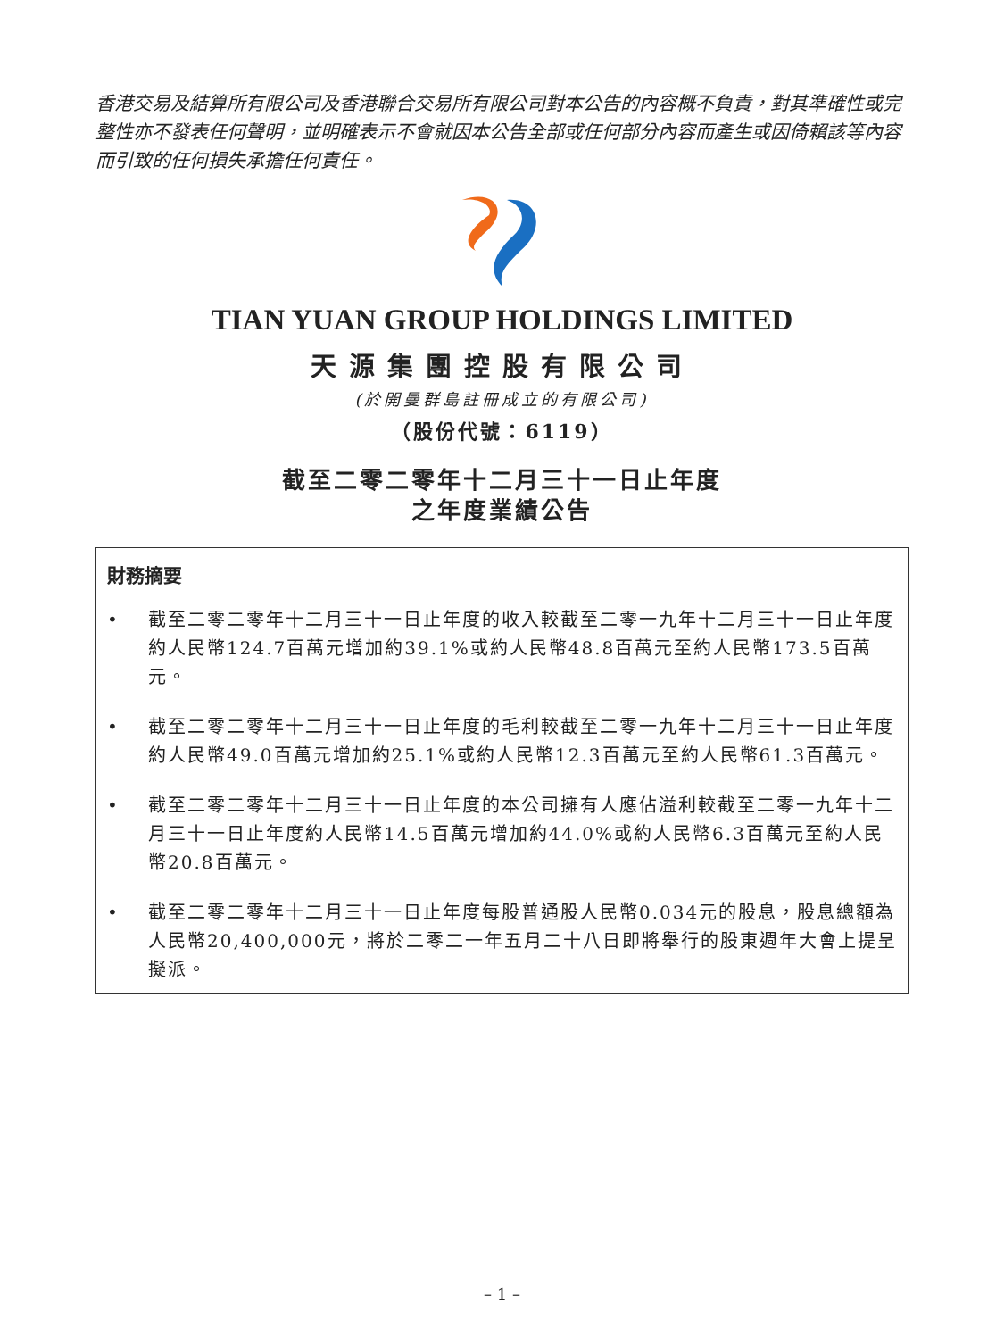香港交易及結算所有限公司及香港聯合交易所有限公司對本公告的內容概不負責，對其準確性或完整性亦不發表任何聲明，並明確表示不會就因本公告全部或任何部分內容而產生或因倚賴該等內容而引致的任何損失承擔任何責任。
TIAN YUAN GROUP HOLDINGS LIMITED
天源集團控股有限公司
(於開曼群島註冊成立的有限公司)
（股份代號：6119）
截至二零二零年十二月三十一日止年度
之年度業績公告
財務摘要
• 截至二零二零年十二月三十一日止年度的收入較截至二零一九年十二月三十一日止年度約人民幣124.7百萬元增加約39.1%或約人民幣48.8百萬元至約人民幣173.5百萬元。
• 截至二零二零年十二月三十一日止年度的毛利較截至二零一九年十二月三十一日止年度約人民幣49.0百萬元增加約25.1%或約人民幣12.3百萬元至約人民幣61.3百萬元。
• 截至二零二零年十二月三十一日止年度的本公司擁有人應佔溢利較截至二零一九年十二月三十一日止年度約人民幣14.5百萬元增加約44.0%或約人民幣6.3百萬元至約人民幣20.8百萬元。
• 截至二零二零年十二月三十一日止年度每股普通股人民幣0.034元的股息，股息總額為人民幣20,400,000元，將於二零二一年五月二十八日即將舉行的股東週年大會上提呈擬派。
– 1 –